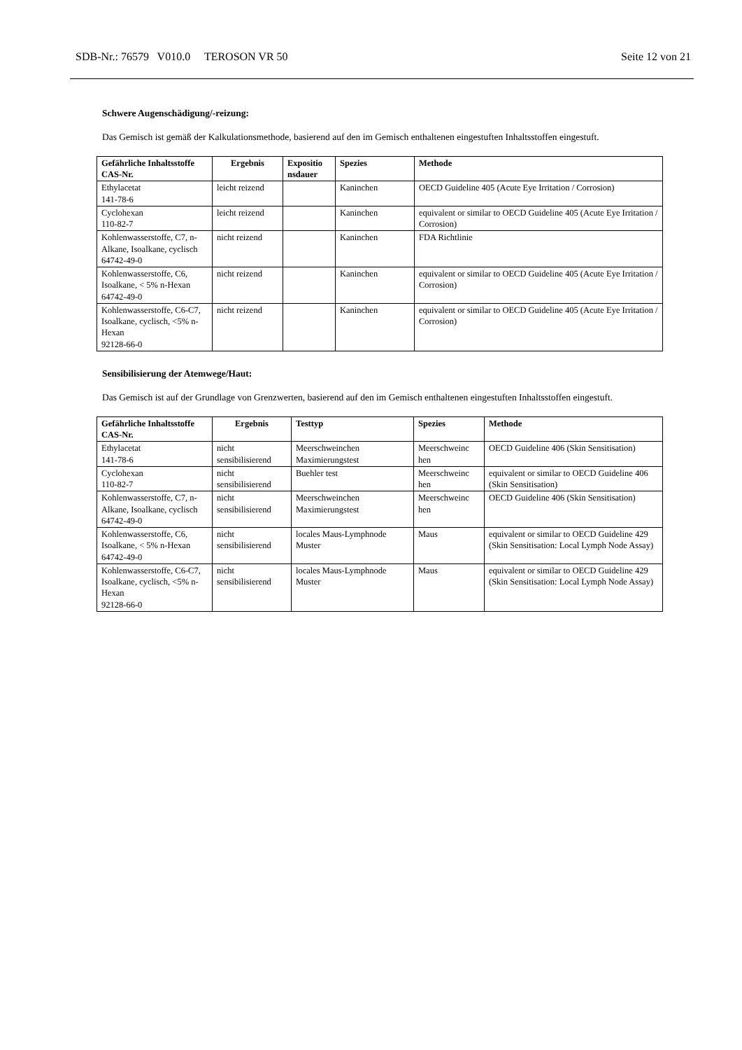SDB-Nr.: 76579 V010.0 TEROSON VR 50 Seite 12 von 21
Schwere Augenschädigung/-reizung:
Das Gemisch ist gemäß der Kalkulationsmethode, basierend auf den im Gemisch enthaltenen eingestuften Inhaltsstoffen eingestuft.
| Gefährliche Inhaltsstoffe CAS-Nr. | Ergebnis | Expositio nsdauer | Spezies | Methode |
| --- | --- | --- | --- | --- |
| Ethylacetat 141-78-6 | leicht reizend | | Kaninchen | OECD Guideline 405 (Acute Eye Irritation / Corrosion) |
| Cyclohexan 110-82-7 | leicht reizend | | Kaninchen | equivalent or similar to OECD Guideline 405 (Acute Eye Irritation / Corrosion) |
| Kohlenwasserstoffe, C7, n-Alkane, Isoalkane, cyclisch 64742-49-0 | nicht reizend | | Kaninchen | FDA Richtlinie |
| Kohlenwasserstoffe, C6, Isoalkane, < 5% n-Hexan 64742-49-0 | nicht reizend | | Kaninchen | equivalent or similar to OECD Guideline 405 (Acute Eye Irritation / Corrosion) |
| Kohlenwasserstoffe, C6-C7, Isoalkane, cyclisch, <5% n-Hexan 92128-66-0 | nicht reizend | | Kaninchen | equivalent or similar to OECD Guideline 405 (Acute Eye Irritation / Corrosion) |
Sensibilisierung der Atemwege/Haut:
Das Gemisch ist auf der Grundlage von Grenzwerten, basierend auf den im Gemisch enthaltenen eingestuften Inhaltsstoffen eingestuft.
| Gefährliche Inhaltsstoffe CAS-Nr. | Ergebnis | Testtyp | Spezies | Methode |
| --- | --- | --- | --- | --- |
| Ethylacetat 141-78-6 | nicht sensibilisierend | Meerschweinchen Maximierungstest | Meerschweinc hen | OECD Guideline 406 (Skin Sensitisation) |
| Cyclohexan 110-82-7 | nicht sensibilisierend | Buehler test | Meerschweinc hen | equivalent or similar to OECD Guideline 406 (Skin Sensitisation) |
| Kohlenwasserstoffe, C7, n-Alkane, Isoalkane, cyclisch 64742-49-0 | nicht sensibilisierend | Meerschweinchen Maximierungstest | Meerschweinc hen | OECD Guideline 406 (Skin Sensitisation) |
| Kohlenwasserstoffe, C6, Isoalkane, < 5% n-Hexan 64742-49-0 | nicht sensibilisierend | locales Maus-Lymphnode Muster | Maus | equivalent or similar to OECD Guideline 429 (Skin Sensitisation: Local Lymph Node Assay) |
| Kohlenwasserstoffe, C6-C7, Isoalkane, cyclisch, <5% n-Hexan 92128-66-0 | nicht sensibilisierend | locales Maus-Lymphnode Muster | Maus | equivalent or similar to OECD Guideline 429 (Skin Sensitisation: Local Lymph Node Assay) |